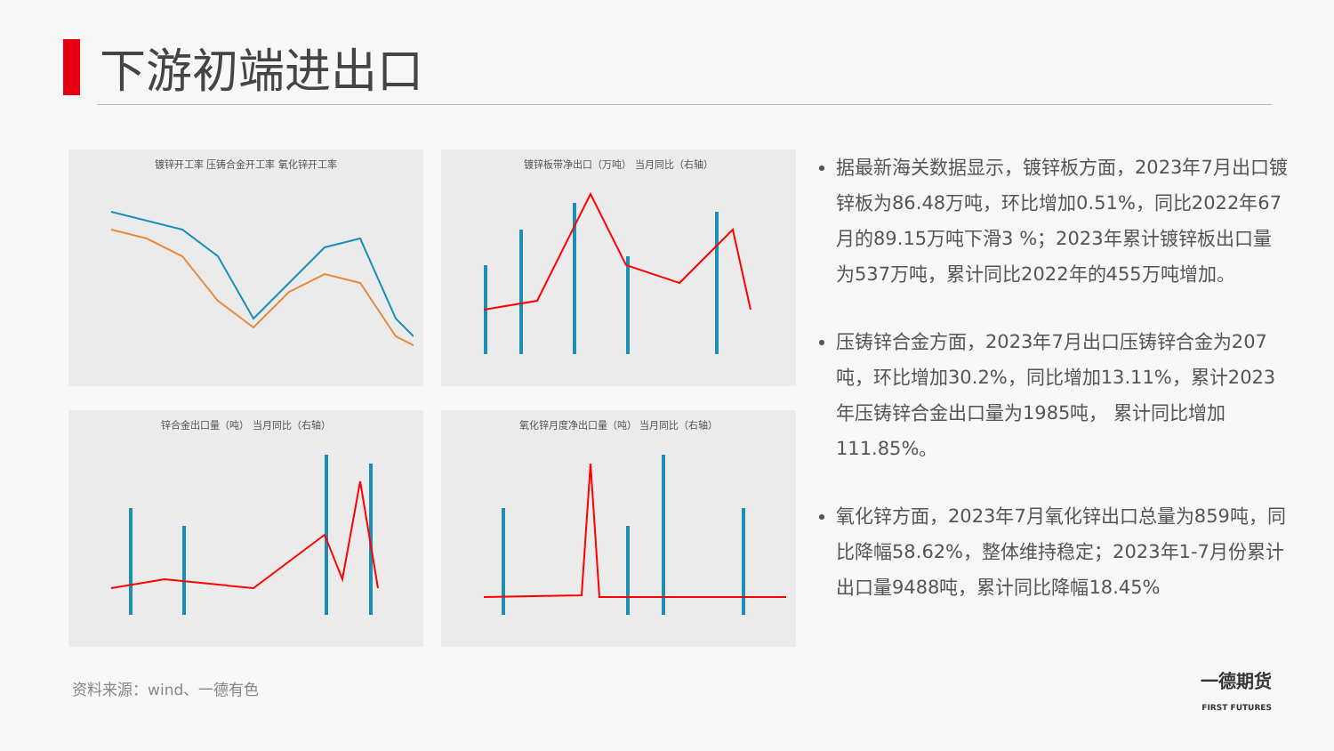下游初端进出口
镀锌开工率 压铸合金开工率 氧化锌开工率
镀锌板带净出口（万吨） 当月同比（右轴）
锌合金出口量（吨） 当月同比（右轴）
氧化锌月度净出口量（吨） 当月同比（右轴）
据最新海关数据显示，镀锌板方面，2023年7月出口镀锌板为86.48万吨，环比增加0.51%，同比2022年67月的89.15万吨下滑3 %；2023年累计镀锌板出口量为537万吨，累计同比2022年的455万吨增加。
压铸锌合金方面，2023年7月出口压铸锌合金为207吨，环比增加30.2%，同比增加13.11%，累计2023年压铸锌合金出口量为1985吨， 累计同比增加111.85%。
氧化锌方面，2023年7月氧化锌出口总量为859吨，同比降幅58.62%，整体维持稳定；2023年1-7月份累计出口量9488吨，累计同比降幅18.45%
资料来源：wind、一德有色
一德期货
FIRST FUTURES